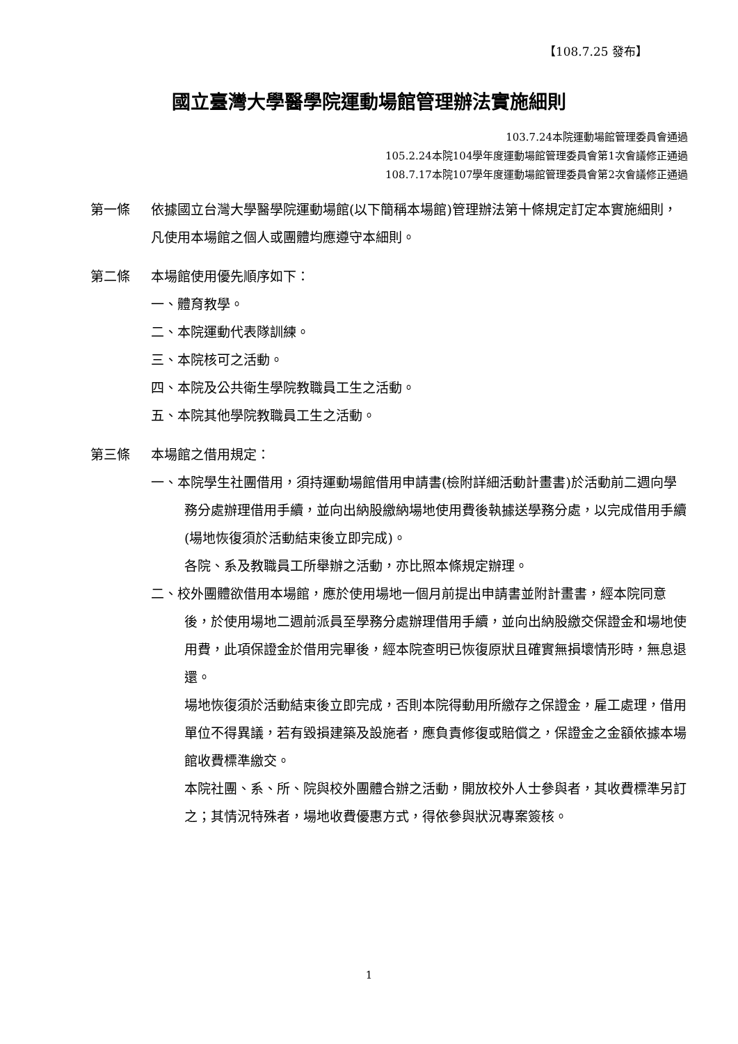【108.7.25 發布】
國立臺灣大學醫學院運動場館管理辦法實施細則
103.7.24本院運動場館管理委員會通過
105.2.24本院104學年度運動場館管理委員會第1次會議修正通過
108.7.17本院107學年度運動場館管理委員會第2次會議修正通過
第一條 依據國立台灣大學醫學院運動場館(以下簡稱本場館)管理辦法第十條規定訂定本實施細則，凡使用本場館之個人或團體均應遵守本細則。
第二條 本場館使用優先順序如下：
一、體育教學。
二、本院運動代表隊訓練。
三、本院核可之活動。
四、本院及公共衛生學院教職員工生之活動。
五、本院其他學院教職員工生之活動。
第三條 本場館之借用規定：
一、本院學生社團借用，須持運動場館借用申請書(檢附詳細活動計畫書)於活動前二週向學務分處辦理借用手續，並向出納股繳納場地使用費後執據送學務分處，以完成借用手續(場地恢復須於活動結束後立即完成)。
各院、系及教職員工所舉辦之活動，亦比照本條規定辦理。
二、校外團體欲借用本場館，應於使用場地一個月前提出申請書並附計畫書，經本院同意後，於使用場地二週前派員至學務分處辦理借用手續，並向出納股繳交保證金和場地使用費，此項保證金於借用完畢後，經本院查明已恢復原狀且確實無損壞情形時，無息退還。
場地恢復須於活動結束後立即完成，否則本院得動用所繳存之保證金，雇工處理，借用單位不得異議，若有毀損建築及設施者，應負責修復或賠償之，保證金之金額依據本場館收費標準繳交。
本院社團、系、所、院與校外團體合辦之活動，開放校外人士參與者，其收費標準另訂之；其情況特殊者，場地收費優惠方式，得依參與狀況專案簽核。
1